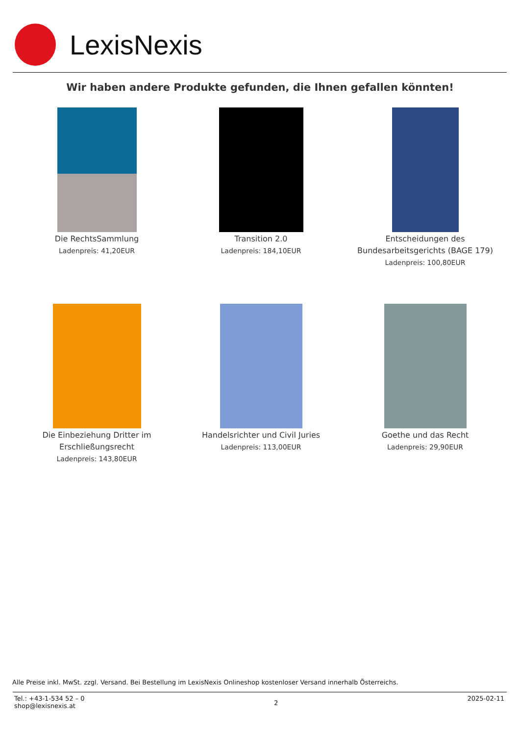LexisNexis
Wir haben andere Produkte gefunden, die Ihnen gefallen könnten!
Die RechtsSammlung
Ladenpreis: 41,20EUR
Transition 2.0
Ladenpreis: 184,10EUR
Entscheidungen des Bundesarbeitsgerichts (BAGE 179)
Ladenpreis: 100,80EUR
Die Einbeziehung Dritter im Erschließungsrecht
Ladenpreis: 143,80EUR
Handelsrichter und Civil Juries
Ladenpreis: 113,00EUR
Goethe und das Recht
Ladenpreis: 29,90EUR
Alle Preise inkl. MwSt. zzgl. Versand. Bei Bestellung im LexisNexis Onlineshop kostenloser Versand innerhalb Österreichs.
Tel.: +43-1-534 52 – 0
shop@lexisnexis.at
2
2025-02-11